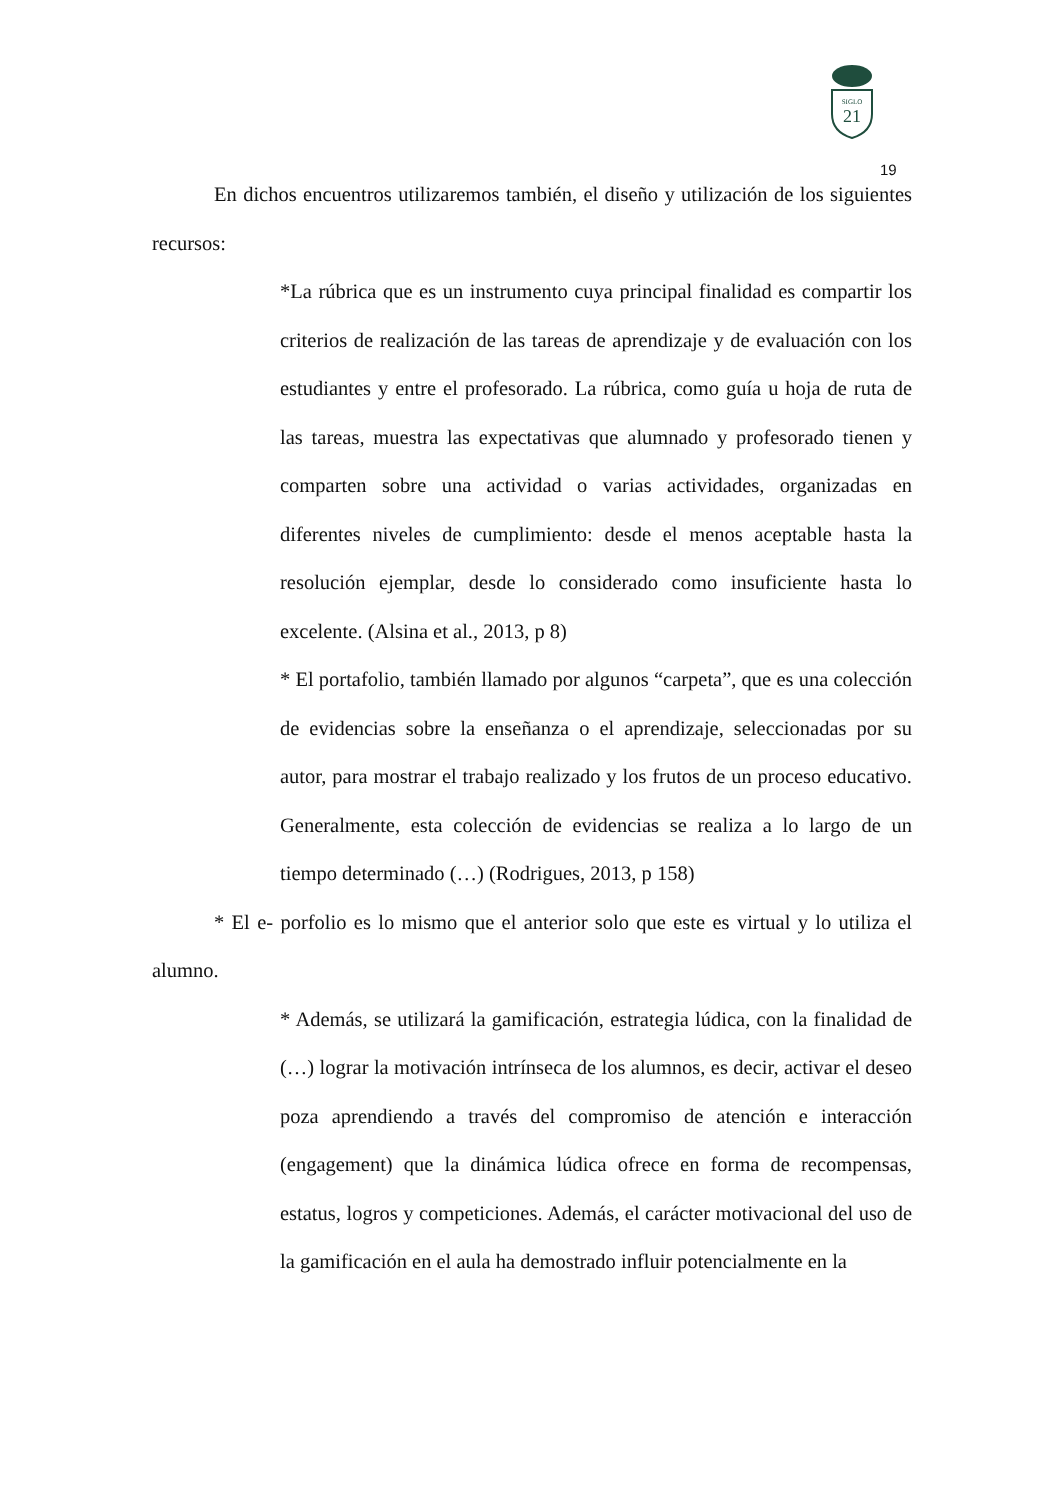SIGLO
21
19
En dichos encuentros utilizaremos también, el diseño y utilización de los siguientes recursos:
*La rúbrica que es un instrumento cuya principal finalidad es compartir los criterios de realización de las tareas de aprendizaje y de evaluación con los estudiantes y entre el profesorado. La rúbrica, como guía u hoja de ruta de las tareas, muestra las expectativas que alumnado y profesorado tienen y comparten sobre una actividad o varias actividades, organizadas en diferentes niveles de cumplimiento: desde el menos aceptable hasta la resolución ejemplar, desde lo considerado como insuficiente hasta lo excelente. (Alsina et al., 2013, p 8)
* El portafolio, también llamado por algunos “carpeta”, que es una colección de evidencias sobre la enseñanza o el aprendizaje, seleccionadas por su autor, para mostrar el trabajo realizado y los frutos de un proceso educativo. Generalmente, esta colección de evidencias se realiza a lo largo de un tiempo determinado (…) (Rodrigues, 2013, p 158)
* El e- porfolio es lo mismo que el anterior solo que este es virtual y lo utiliza el alumno.
* Además, se utilizará la gamificación, estrategia lúdica, con la finalidad de (…) lograr la motivación intrínseca de los alumnos, es decir, activar el deseo poza aprendiendo a través del compromiso de atención e interacción (engagement) que la dinámica lúdica ofrece en forma de recompensas, estatus, logros y competiciones. Además, el carácter motivacional del uso de la gamificación en el aula ha demostrado influir potencialmente en la